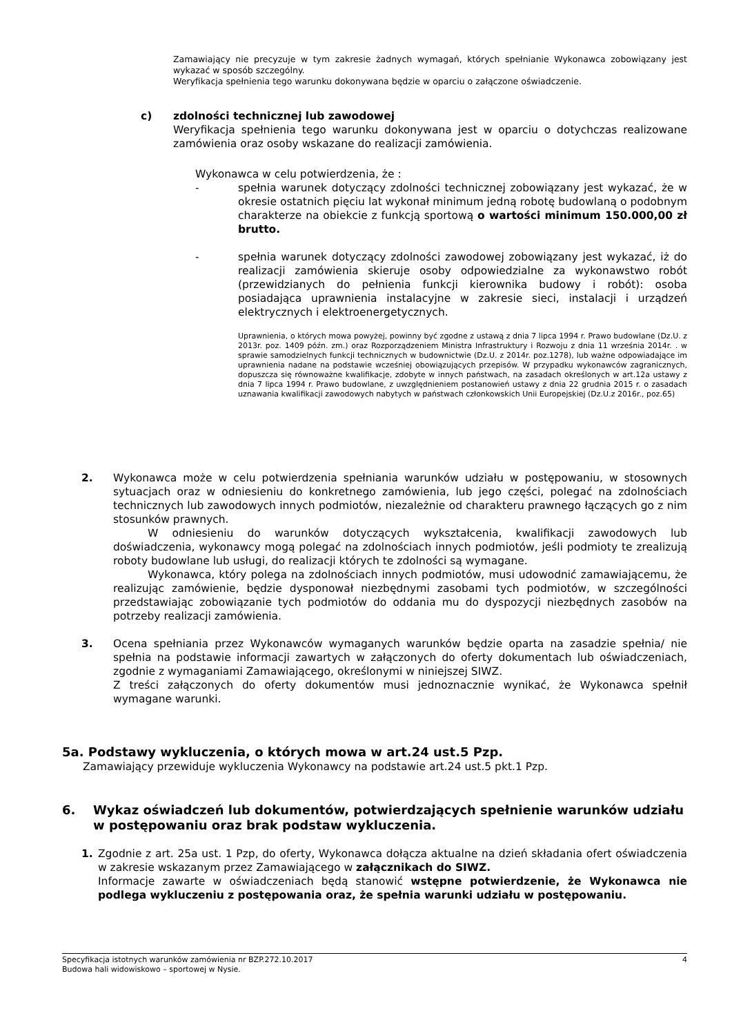Zamawiający nie precyzuje w tym zakresie żadnych wymagań, których spełnianie Wykonawca zobowiązany jest wykazać w sposób szczególny.
Weryfikacja spełnienia tego warunku dokonywana będzie w oparciu o załączone oświadczenie.
c) zdolności technicznej lub zawodowej
Weryfikacja spełnienia tego warunku dokonywana jest w oparciu o dotychczas realizowane zamówienia oraz osoby wskazane do realizacji zamówienia.
Wykonawca w celu potwierdzenia, że :
- spełnia warunek dotyczący zdolności technicznej zobowiązany jest wykazać, że w okresie ostatnich pięciu lat wykonał minimum jedną robotę budowlaną o podobnym charakterze na obiekcie z funkcją sportową o wartości minimum 150.000,00 zł brutto.
- spełnia warunek dotyczący zdolności zawodowej zobowiązany jest wykazać, iż do realizacji zamówienia skieruje osoby odpowiedzialne za wykonawstwo robót (przewidzianych do pełnienia funkcji kierownika budowy i robót): osoba posiadająca uprawnienia instalacyjne w zakresie sieci, instalacji i urządzeń elektrycznych i elektroenergetycznych.
Uprawnienia, o których mowa powyżej, powinny być zgodne z ustawą z dnia 7 lipca 1994 r. Prawo budowlane (Dz.U. z 2013r. poz. 1409 późn. zm.) oraz Rozporządzeniem Ministra Infrastruktury i Rozwoju z dnia 11 września 2014r. . w sprawie samodzielnych funkcji technicznych w budownictwie (Dz.U. z 2014r. poz.1278), lub ważne odpowiadające im uprawnienia nadane na podstawie wcześniej obowiązujących przepisów. W przypadku wykonawców zagranicznych, dopuszcza się równoważne kwalifikacje, zdobyte w innych państwach, na zasadach określonych w art.12a ustawy z dnia 7 lipca 1994 r. Prawo budowlane, z uwzględnieniem postanowień ustawy z dnia 22 grudnia 2015 r. o zasadach uznawania kwalifikacji zawodowych nabytych w państwach członkowskich Unii Europejskiej (Dz.U.z 2016r., poz.65)
2. Wykonawca może w celu potwierdzenia spełniania warunków udziału w postępowaniu, w stosownych sytuacjach oraz w odniesieniu do konkretnego zamówienia, lub jego części, polegać na zdolnościach technicznych lub zawodowych innych podmiotów, niezależnie od charakteru prawnego łączących go z nim stosunków prawnych.
W odniesieniu do warunków dotyczących wykształcenia, kwalifikacji zawodowych lub doświadczenia, wykonawcy mogą polegać na zdolnościach innych podmiotów, jeśli podmioty te zrealizują roboty budowlane lub usługi, do realizacji których te zdolności są wymagane.
Wykonawca, który polega na zdolnościach innych podmiotów, musi udowodnić zamawiającemu, że realizując zamówienie, będzie dysponował niezbędnymi zasobami tych podmiotów, w szczególności przedstawiając zobowiązanie tych podmiotów do oddania mu do dyspozycji niezbędnych zasobów na potrzeby realizacji zamówienia.
3. Ocena spełniania przez Wykonawców wymaganych warunków będzie oparta na zasadzie spełnia/ nie spełnia na podstawie informacji zawartych w załączonych do oferty dokumentach lub oświadczeniach, zgodnie z wymaganiami Zamawiającego, określonymi w niniejszej SIWZ.
Z treści załączonych do oferty dokumentów musi jednoznacznie wynikać, że Wykonawca spełnił wymagane warunki.
5a. Podstawy wykluczenia, o których mowa w art.24 ust.5 Pzp.
Zamawiający przewiduje wykluczenia Wykonawcy na podstawie art.24 ust.5 pkt.1 Pzp.
6. Wykaz oświadczeń lub dokumentów, potwierdzających spełnienie warunków udziału w postępowaniu oraz brak podstaw wykluczenia.
1. Zgodnie z art. 25a ust. 1 Pzp, do oferty, Wykonawca dołącza aktualne na dzień składania ofert oświadczenia w zakresie wskazanym przez Zamawiającego w załącznikach do SIWZ.
Informacje zawarte w oświadczeniach będą stanowić wstępne potwierdzenie, że Wykonawca nie podlega wykluczeniu z postępowania oraz, że spełnia warunki udziału w postępowaniu.
Specyfikacja istotnych warunków zamówienia nr BZP.272.10.2017 4
Budowa hali widowiskowo – sportowej w Nysie.